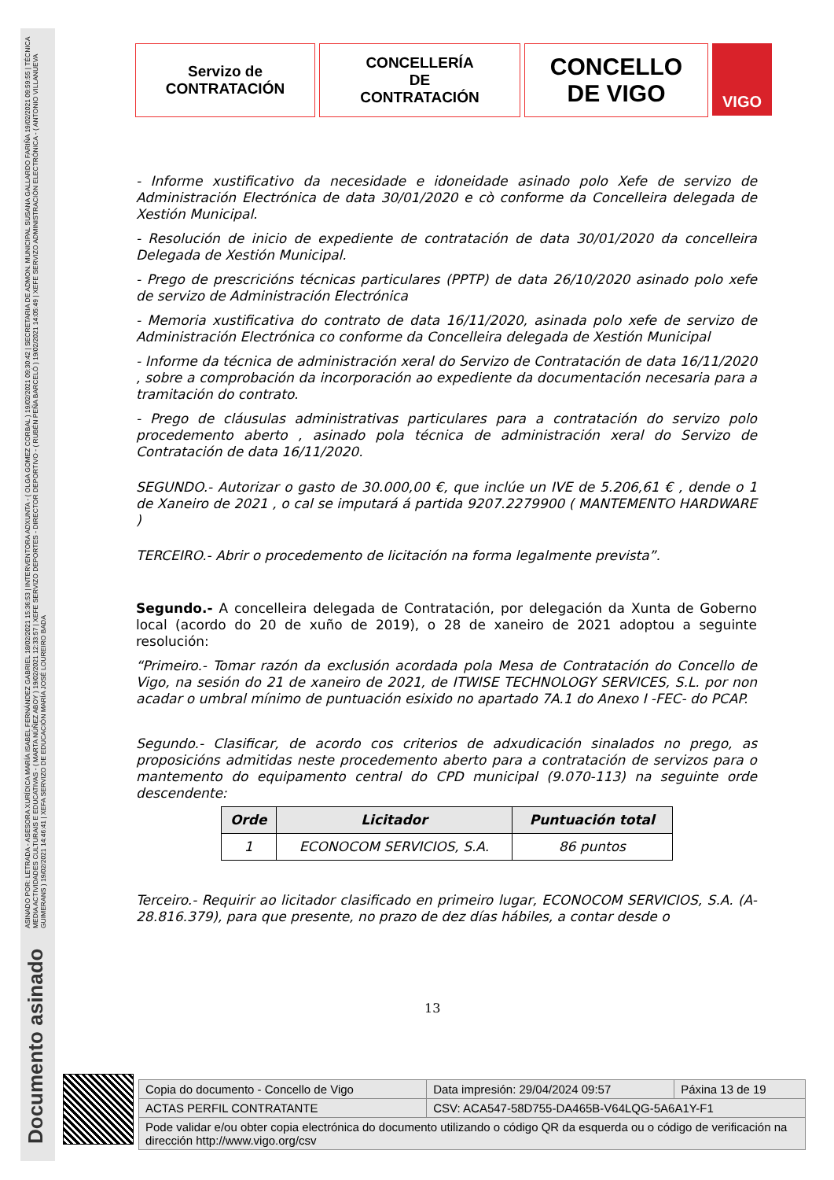ASINADO POR: LETRADA - ASESORA XURÍDICA MARÍA ISABEL FERNÁNDEZ GABRIEL 18/02/2021 15:36:53 | INTERVENTORA ADXUNTA - ( OLGA GOMEZ CORBAL ) 19/02/2021 09:30:42 | SECRETARIA DE ADMON. MUNICIPAL SUSANA GALLARDO FARIÑA 19/02/2021 09:59:55 | TÉCNICA MEDIA ACTIVIDADES CULTURAIS E EDUCATIVAS - ( MARTA NÚÑEZ ABOY ) 19/02/2021 12:33:57 | XEFE SERVIZO DEPORTES - DIRECTOR DEPORTIVO - ( RUBÉN PEÑA BARCELÓ ) 19/02/2021 14:05:49 | XEFE SERVIZO ADMINISTRACIÓN ELECTRÓNICA - ( ANTONIO VILLANUEVA GUIMERANS ) 19/02/2021 14:46:41 | XEFA SERVIZO DE EDUCACIÓN MARÍA JOSÉ LOUREIRO BADA
Documento asinado
Servizo de
CONTRATACIÓN
CONCELLERÍA
DE
CONTRATACIÓN
CONCELLO
DE VIGO
VIGO
- Informe xustificativo da necesidade e idoneidade asinado polo Xefe de servizo de Administración Electrónica de data 30/01/2020 e cò conforme da Concelleira delegada de Xestión Municipal.
- Resolución de inicio de expediente de contratación de data 30/01/2020 da concelleira Delegada de Xestión Municipal.
- Prego de prescricións técnicas particulares (PPTP) de data 26/10/2020 asinado polo xefe de servizo de Administración Electrónica
- Memoria xustificativa do contrato de data 16/11/2020, asinada polo xefe de servizo de Administración Electrónica co conforme da Concelleira delegada de Xestión Municipal
- Informe da técnica de administración xeral do Servizo de Contratación de data 16/11/2020 , sobre a comprobación da incorporación ao expediente da documentación necesaria para a tramitación do contrato.
- Prego de cláusulas administrativas particulares para a contratación do servizo polo procedemento aberto , asinado pola técnica de administración xeral do Servizo de Contratación de data 16/11/2020.
SEGUNDO.- Autorizar o gasto de 30.000,00 €, que inclúe un IVE de 5.206,61 € , dende o 1 de Xaneiro de 2021 , o cal se imputará á partida 9207.2279900 ( MANTEMENTO HARDWARE )
TERCEIRO.- Abrir o procedemento de licitación na forma legalmente prevista”.
Segundo.- A concelleira delegada de Contratación, por delegación da Xunta de Goberno local (acordo do 20 de xuño de 2019), o 28 de xaneiro de 2021 adoptou a seguinte resolución:
“Primeiro.- Tomar razón da exclusión acordada pola Mesa de Contratación do Concello de Vigo, na sesión do 21 de xaneiro de 2021, de ITWISE TECHNOLOGY SERVICES, S.L. por non acadar o umbral mínimo de puntuación esixido no apartado 7A.1 do Anexo I -FEC- do PCAP.
Segundo.- Clasificar, de acordo cos criterios de adxudicación sinalados no prego, as proposicións admitidas neste procedemento aberto para a contratación de servizos para o mantemento do equipamento central do CPD municipal (9.070-113) na seguinte orde descendente:
| Orde | Licitador | Puntuación total |
| --- | --- | --- |
| 1 | ECONOCOM SERVICIOS, S.A. | 86 puntos |
Terceiro.- Requirir ao licitador clasificado en primeiro lugar, ECONOCOM SERVICIOS, S.A. (A-28.816.379), para que presente, no prazo de dez días hábiles, a contar desde o
13
| Copia do documento - Concello de Vigo | Data impresión: 29/04/2024 09:57 | Páxina 13 de 19 |
| ACTAS PERFIL CONTRATANTE | CSV: ACA547-58D755-DA465B-V64LQG-5A6A1Y-F1 | |
| Pode validar e/ou obter copia electrónica do documento utilizando o código QR da esquerda ou o código de verificación na dirección http://www.vigo.org/csv | | |